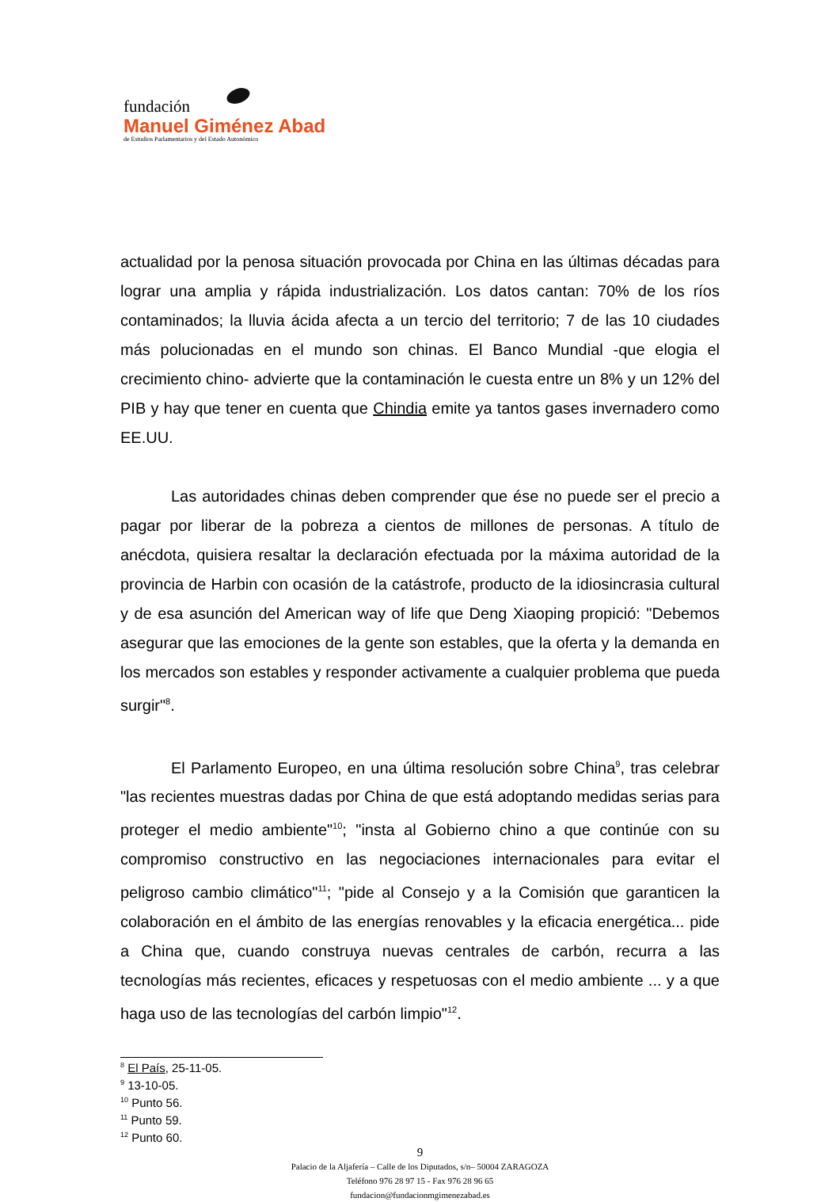fundación
Manuel Giménez Abad
de Estudios Parlamentarios y del Estado Autonómico
actualidad por la penosa situación provocada por China en las últimas décadas para lograr una amplia y rápida industrialización. Los datos cantan: 70% de los ríos contaminados; la lluvia ácida afecta a un tercio del territorio; 7 de las 10 ciudades más polucionadas en el mundo son chinas. El Banco Mundial -que elogia el crecimiento chino- advierte que la contaminación le cuesta entre un 8% y un 12% del PIB y hay que tener en cuenta que Chindia emite ya tantos gases invernadero como EE.UU.
Las autoridades chinas deben comprender que ése no puede ser el precio a pagar por liberar de la pobreza a cientos de millones de personas. A título de anécdota, quisiera resaltar la declaración efectuada por la máxima autoridad de la provincia de Harbin con ocasión de la catástrofe, producto de la idiosincrasia cultural y de esa asunción del American way of life que Deng Xiaoping propició: "Debemos asegurar que las emociones de la gente son estables, que la oferta y la demanda en los mercados son estables y responder activamente a cualquier problema que pueda surgir"<sup>8</sup>.
El Parlamento Europeo, en una última resolución sobre China<sup>9</sup>, tras celebrar "las recientes muestras dadas por China de que está adoptando medidas serias para proteger el medio ambiente"<sup>10</sup>; "insta al Gobierno chino a que continúe con su compromiso constructivo en las negociaciones internacionales para evitar el peligroso cambio climático"<sup>11</sup>; "pide al Consejo y a la Comisión que garanticen la colaboración en el ámbito de las energías renovables y la eficacia energética... pide a China que, cuando construya nuevas centrales de carbón, recurra a las tecnologías más recientes, eficaces y respetuosas con el medio ambiente ... y a que haga uso de las tecnologías del carbón limpio"<sup>12</sup>.
<sup>8</sup> El País, 25-11-05.
<sup>9</sup> 13-10-05.
<sup>10</sup> Punto 56.
<sup>11</sup> Punto 59.
<sup>12</sup> Punto 60.
9
Palacio de la Aljafería – Calle de los Diputados, s/n– 50004 ZARAGOZA
Teléfono 976 28 97 15 - Fax 976 28 96 65
fundacion@fundacionmgimenezabad.es